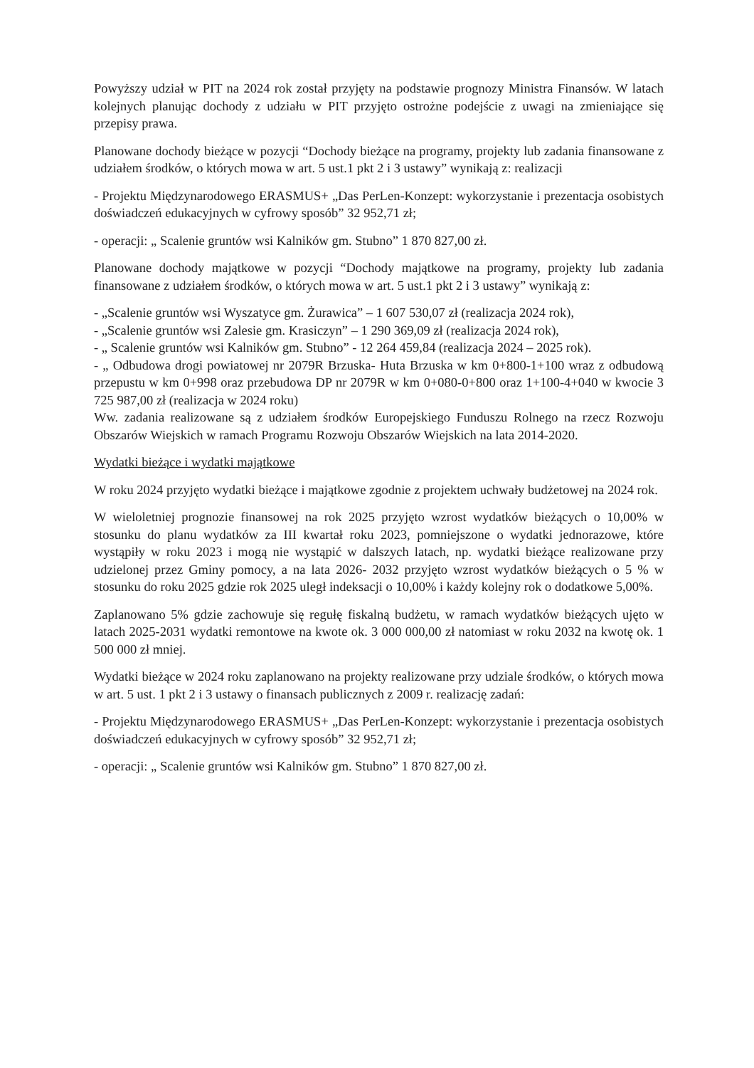Powyższy udział w PIT na 2024 rok został przyjęty na podstawie prognozy Ministra Finansów. W latach kolejnych planując dochody z udziału w PIT przyjęto ostrożne podejście z uwagi na zmieniające się przepisy prawa.
Planowane dochody bieżące w pozycji “Dochody bieżące na programy, projekty lub zadania finansowane z udziałem środków, o których mowa w art. 5 ust.1 pkt 2 i 3 ustawy” wynikają z: realizacji
- Projektu Międzynarodowego ERASMUS+ „Das PerLen-Konzept: wykorzystanie i prezentacja osobistych doświadczeń edukacyjnych w cyfrowy sposób” 32 952,71 zł;
- operacji: „ Scalenie gruntów wsi Kalników gm. Stubno” 1 870 827,00 zł.
Planowane dochody majątkowe w pozycji “Dochody majątkowe na programy, projekty lub zadania finansowane z udziałem środków, o których mowa w art. 5 ust.1 pkt 2 i 3 ustawy” wynikają z:
- „Scalenie gruntów wsi Wyszatyce gm. Żurawica” – 1 607 530,07 zł (realizacja 2024 rok),
- „Scalenie gruntów wsi Zalesie gm. Krasiczyn” – 1 290 369,09 zł (realizacja 2024 rok),
- „ Scalenie gruntów wsi Kalników gm. Stubno” - 12 264 459,84 (realizacja 2024 – 2025 rok).
- „ Odbudowa drogi powiatowej nr 2079R Brzuska- Huta Brzuska w km 0+800-1+100 wraz z odbudową przepustu w km 0+998 oraz przebudowa DP nr 2079R w km 0+080-0+800 oraz 1+100-4+040 w kwocie 3 725 987,00 zł (realizacja w 2024 roku)
Ww. zadania realizowane są z udziałem środków Europejskiego Funduszu Rolnego na rzecz Rozwoju Obszarów Wiejskich w ramach Programu Rozwoju Obszarów Wiejskich na lata 2014-2020.
Wydatki bieżące i wydatki majątkowe
W roku 2024 przyjęto wydatki bieżące i majątkowe zgodnie z projektem uchwały budżetowej na 2024 rok.
W wieloletniej prognozie finansowej na rok 2025 przyjęto wzrost wydatków bieżących o 10,00% w stosunku do planu wydatków za III kwartał roku 2023, pomniejszone o wydatki jednorazowe, które wystąpiły w roku 2023 i mogą nie wystąpić w dalszych latach, np. wydatki bieżące realizowane przy udzielonej przez Gminy pomocy, a na lata 2026- 2032 przyjęto wzrost wydatków bieżących o 5 % w stosunku do roku 2025 gdzie rok 2025 uległ indeksacji o 10,00% i każdy kolejny rok o dodatkowe 5,00%.
Zaplanowano 5% gdzie zachowuje się regułę fiskalną budżetu, w ramach wydatków bieżących ujęto w latach 2025-2031 wydatki remontowe na kwote ok. 3 000 000,00 zł natomiast w roku 2032 na kwotę ok. 1 500 000 zł mniej.
Wydatki bieżące w 2024 roku zaplanowano na projekty realizowane przy udziale środków, o których mowa w art. 5 ust. 1 pkt 2 i 3 ustawy o finansach publicznych z 2009 r. realizację zadań:
- Projektu Międzynarodowego ERASMUS+ „Das PerLen-Konzept: wykorzystanie i prezentacja osobistych doświadczeń edukacyjnych w cyfrowy sposób” 32 952,71 zł;
- operacji: „ Scalenie gruntów wsi Kalników gm. Stubno” 1 870 827,00 zł.